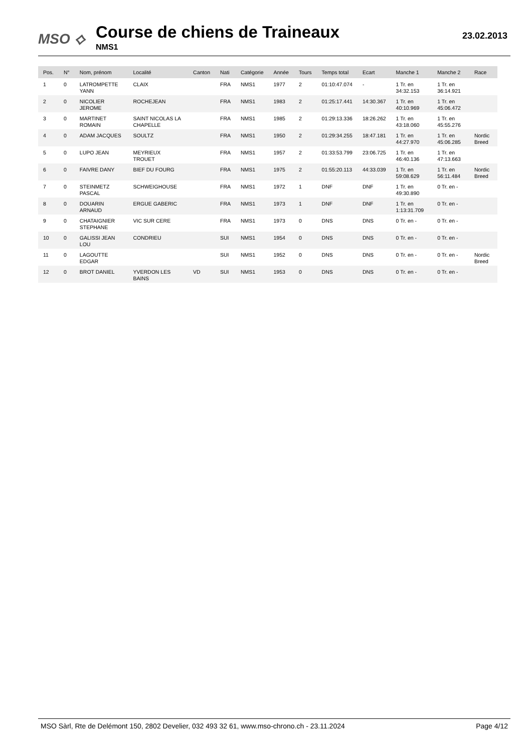MSO ⟡
Course de chiens de Traineaux
NMS1
23.02.2013
| Pos. | N° | Nom, prénom | Localité | Canton | Nati | Catégorie | Année | Tours | Temps total | Ecart | Manche 1 | Manche 2 | Race |
| --- | --- | --- | --- | --- | --- | --- | --- | --- | --- | --- | --- | --- | --- |
| 1 | 0 | LATROMPETTE YANN | CLAIX | | FRA | NMS1 | 1977 | 2 | 01:10:47.074 | - | 1 Tr. en 34:32.153 | 1 Tr. en 36:14.921 | |
| 2 | 0 | NICOLIER JEROME | ROCHEJEAN | | FRA | NMS1 | 1983 | 2 | 01:25:17.441 | 14:30.367 | 1 Tr. en 40:10.969 | 1 Tr. en 45:06.472 | |
| 3 | 0 | MARTINET ROMAIN | SAINT NICOLAS LA CHAPELLE | | FRA | NMS1 | 1985 | 2 | 01:29:13.336 | 18:26.262 | 1 Tr. en 43:18.060 | 1 Tr. en 45:55.276 | |
| 4 | 0 | ADAM JACQUES | SOULTZ | | FRA | NMS1 | 1950 | 2 | 01:29:34.255 | 18:47.181 | 1 Tr. en 44:27.970 | 1 Tr. en 45:06.285 | Nordic Breed |
| 5 | 0 | LUPO JEAN | MEYRIEUX TROUET | | FRA | NMS1 | 1957 | 2 | 01:33:53.799 | 23:06.725 | 1 Tr. en 46:40.136 | 1 Tr. en 47:13.663 | |
| 6 | 0 | FAIVRE DANY | BIEF DU FOURG | | FRA | NMS1 | 1975 | 2 | 01:55:20.113 | 44:33.039 | 1 Tr. en 59:08.629 | 1 Tr. en 56:11.484 | Nordic Breed |
| 7 | 0 | STEINMETZ PASCAL | SCHWEIGHOUSE | | FRA | NMS1 | 1972 | 1 | DNF | DNF | 1 Tr. en 49:30.890 | 0 Tr. en - | |
| 8 | 0 | DOUARIN ARNAUD | ERGUE GABERIC | | FRA | NMS1 | 1973 | 1 | DNF | DNF | 1 Tr. en 1:13:31.709 | 0 Tr. en - | |
| 9 | 0 | CHATAIGNIER STEPHANE | VIC SUR CERE | | FRA | NMS1 | 1973 | 0 | DNS | DNS | 0 Tr. en - | 0 Tr. en - | |
| 10 | 0 | GALISSI JEAN LOU | CONDRIEU | | SUI | NMS1 | 1954 | 0 | DNS | DNS | 0 Tr. en - | 0 Tr. en - | |
| 11 | 0 | LAGOUTTE EDGAR | | | SUI | NMS1 | 1952 | 0 | DNS | DNS | 0 Tr. en - | 0 Tr. en - | Nordic Breed |
| 12 | 0 | BROT DANIEL | YVERDON LES BAINS | VD | SUI | NMS1 | 1953 | 0 | DNS | DNS | 0 Tr. en - | 0 Tr. en - | |
MSO Sàrl, Rte de Delémont 150, 2802 Develier, 032 493 32 61, www.mso-chrono.ch - 23.11.2024 Page 4/12